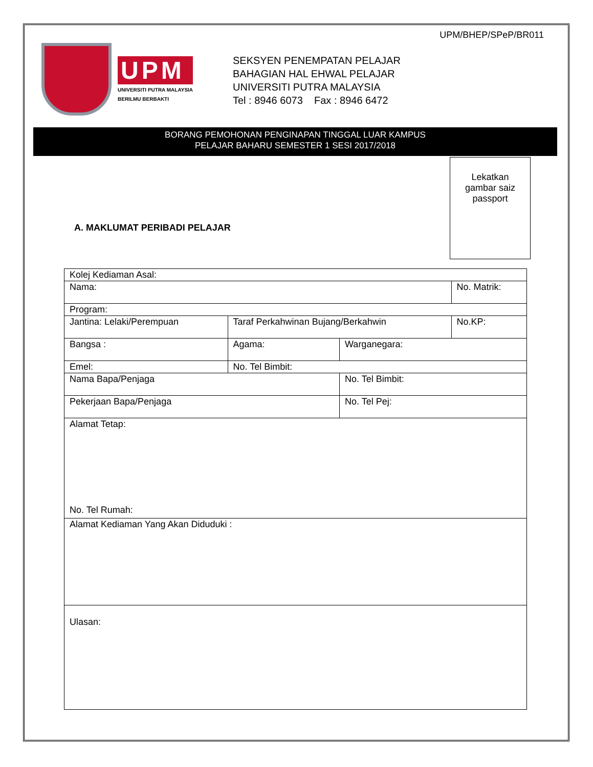UPM/BHEP/SPeP/BR011
UPM
UNIVERSITI PUTRA MALAYSIA
BERILMU BERBAKTI
SEKSYEN PENEMPATAN PELAJAR
BAHAGIAN HAL EHWAL PELAJAR
UNIVERSITI PUTRA MALAYSIA
Tel : 8946 6073 Fax : 8946 6472
BORANG PEMOHONAN PENGINAPAN TINGGAL LUAR KAMPUS
PELAJAR BAHARU SEMESTER 1 SESI 2017/2018
Lekatkan
gambar saiz
passport
A. MAKLUMAT PERIBADI PELAJAR
| Kolej Kediaman Asal: | | | | |
| Nama: | | | | No. Matrik: |
| Program: | | | | |
| Jantina: Lelaki/Perempuan | | Taraf Perkahwinan Bujang/Berkahwin | | No.KP: |
| Bangsa : | Agama: | | Warganegara: | |
| Emel: | | No. Tel Bimbit: | | |
| Nama Bapa/Penjaga | | | No. Tel Bimbit: | |
| Pekerjaan Bapa/Penjaga | | | No. Tel Pej: | |
| Alamat Tetap: No. Tel Rumah: | | | | |
| Alamat Kediaman Yang Akan Diduduki : | | | | |
| Ulasan: | | | | |